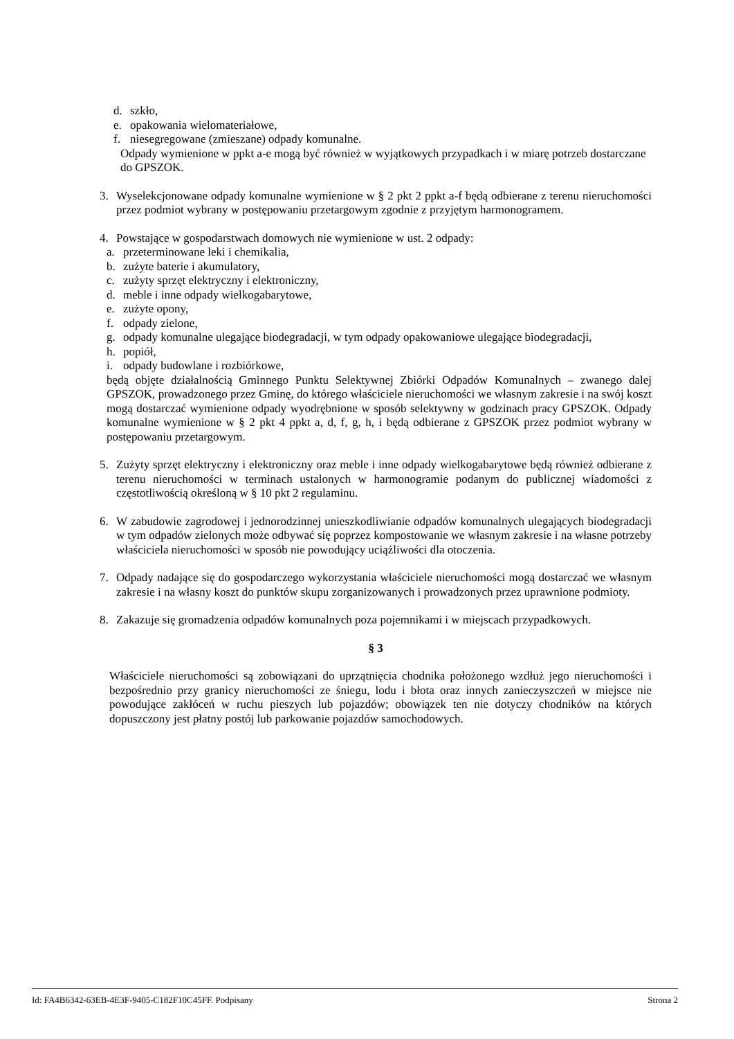d. szkło,
e. opakowania wielomateriałowe,
f. niesegregowane (zmieszane) odpady komunalne.
Odpady wymienione w ppkt a-e mogą być również w wyjątkowych przypadkach i w miarę potrzeb dostarczane do GPSZOK.
3. Wyselekcjonowane odpady komunalne wymienione w § 2 pkt 2 ppkt a-f będą odbierane z terenu nieruchomości przez podmiot wybrany w postępowaniu przetargowym zgodnie z przyjętym harmonogramem.
4. Powstające w gospodarstwach domowych nie wymienione w ust. 2 odpady:
a. przeterminowane leki i chemikalia,
b. zużyte baterie i akumulatory,
c. zużyty sprzęt elektryczny i elektroniczny,
d. meble i inne odpady wielkogabarytowe,
e. zużyte opony,
f. odpady zielone,
g. odpady komunalne ulegające biodegradacji, w tym odpady opakowaniowe ulegające biodegradacji,
h. popiół,
i. odpady budowlane i rozbiórkowe,
będą objęte działalnością Gminnego Punktu Selektywnej Zbiórki Odpadów Komunalnych – zwanego dalej GPSZOK, prowadzonego przez Gminę, do którego właściciele nieruchomości we własnym zakresie i na swój koszt mogą dostarczać wymienione odpady wyodrębnione w sposób selektywny w godzinach pracy GPSZOK. Odpady komunalne wymienione w § 2 pkt 4 ppkt a, d, f, g, h, i będą odbierane z GPSZOK przez podmiot wybrany w postępowaniu przetargowym.
5. Zużyty sprzęt elektryczny i elektroniczny oraz meble i inne odpady wielkogabarytowe będą również odbierane z terenu nieruchomości w terminach ustalonych w harmonogramie podanym do publicznej wiadomości z częstotliwością określoną w § 10 pkt 2 regulaminu.
6. W zabudowie zagrodowej i jednorodzinnej unieszkodliwianie odpadów komunalnych ulegających biodegradacji w tym odpadów zielonych może odbywać się poprzez kompostowanie we własnym zakresie i na własne potrzeby właściciela nieruchomości w sposób nie powodujący uciążliwości dla otoczenia.
7. Odpady nadające się do gospodarczego wykorzystania właściciele nieruchomości mogą dostarczać we własnym zakresie i na własny koszt do punktów skupu zorganizowanych i prowadzonych przez uprawnione podmioty.
8. Zakazuje się gromadzenia odpadów komunalnych poza pojemnikami i w miejscach przypadkowych.
§ 3
Właściciele nieruchomości są zobowiązani do uprzątnięcia chodnika położonego wzdłuż jego nieruchomości i bezpośrednio przy granicy nieruchomości ze śniegu, lodu i błota oraz innych zanieczyszczeń w miejsce nie powodujące zakłóceń w ruchu pieszych lub pojazdów; obowiązek ten nie dotyczy chodników na których dopuszczony jest płatny postój lub parkowanie pojazdów samochodowych.
Id: FA4B6342-63EB-4E3F-9405-C182F10C45FF. Podpisany Strona 2